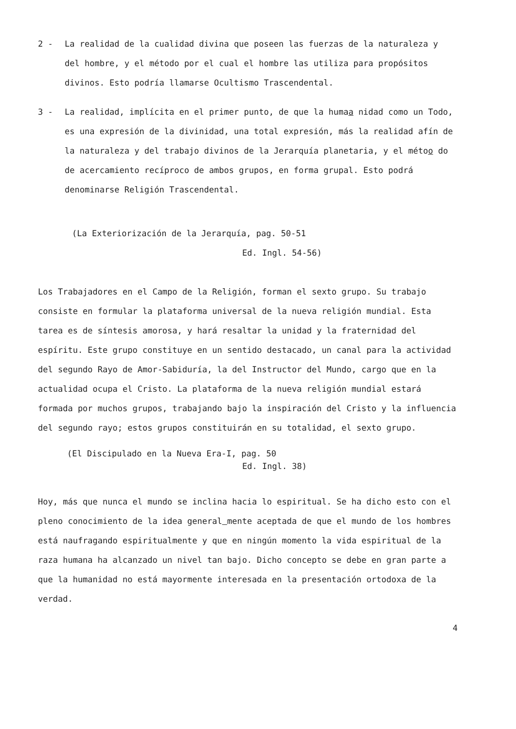2 - La realidad de la cualidad divina que poseen las fuerzas de la naturaleza y del hombre, y el método por el cual el hombre las utiliza para propósitos divinos. Esto podría llamarse Ocultismo Trascendental.
3 - La realidad, implícita en el primer punto, de que la humaa nidad como un Todo, es una expresión de la divinidad, una total expresión, más la realidad afín de la naturaleza y del trabajo divinos de la Jerarquía planetaria, y el métoo do de acercamiento recíproco de ambos grupos, en forma grupal. Esto podrá denominarse Religión Trascendental.
(La Exteriorización de la Jerarquía, pag. 50-51
Ed. Ingl. 54-56)
Los Trabajadores en el Campo de la Religión, forman el sexto grupo. Su trabajo consiste en formular la plataforma universal de la nueva religión mundial. Esta tarea es de síntesis amorosa, y hará resaltar la unidad y la fraternidad del espíritu. Este grupo constituye en un sentido destacado, un canal para la actividad del segundo Rayo de Amor-Sabiduría, la del Instructor del Mundo, cargo que en la actualidad ocupa el Cristo. La plataforma de la nueva religión mundial estará formada por muchos grupos, trabajando bajo la inspiración del Cristo y la influencia del segundo rayo; estos grupos constituirán en su totalidad, el sexto grupo.
(El Discipulado en la Nueva Era-I, pag. 50
Ed. Ingl. 38)
Hoy, más que nunca el mundo se inclina hacia lo espiritual. Se ha dicho esto con el pleno conocimiento de la idea general mente aceptada de que el mundo de los hombres está naufragando espiritualmente y que en ningún momento la vida espiritual de la raza humana ha alcanzado un nivel tan bajo. Dicho concepto se debe en gran parte a que la humanidad no está mayormente interesada en la presentación ortodoxa de la verdad.
4